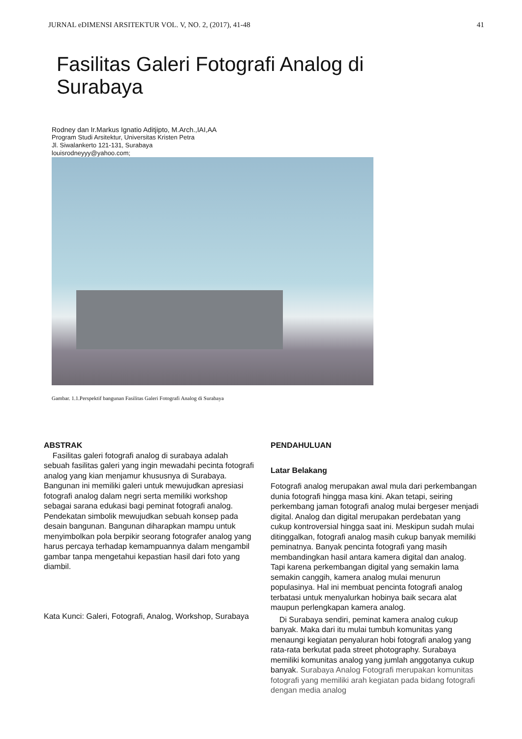JURNAL eDIMENSI ARSITEKTUR VOL. V, NO. 2, (2017), 41-48 41
Fasilitas Galeri Fotografi Analog di Surabaya
Rodney dan Ir.Markus Ignatio Aditjipto, M.Arch.,IAI,AA
Program Studi Arsitektur, Universitas Kristen Petra
Jl. Siwalankerto 121-131, Surabaya
louisrodneyyy@yahoo.com;
Gambar. 1.1.Perspektif bangunan Fasilitas Galeri Fotografi Analog di Surabaya
ABSTRAK
Fasilitas galeri fotografi analog di surabaya adalah sebuah fasilitas galeri yang ingin mewadahi pecinta fotografi analog yang kian menjamur khususnya di Surabaya. Bangunan ini memiliki galeri untuk mewujudkan apresiasi fotografi analog dalam negri serta memiliki workshop sebagai sarana edukasi bagi peminat fotografi analog. Pendekatan simbolik mewujudkan sebuah konsep pada desain bangunan. Bangunan diharapkan mampu untuk menyimbolkan pola berpikir seorang fotografer analog yang harus percaya terhadap kemampuannya dalam mengambil gambar tanpa mengetahui kepastian hasil dari foto yang diambil.
Kata Kunci: Galeri, Fotografi, Analog, Workshop, Surabaya
PENDAHULUAN
Latar Belakang
Fotografi analog merupakan awal mula dari perkembangan dunia fotografi hingga masa kini. Akan tetapi, seiring perkembang jaman fotografi analog mulai bergeser menjadi digital. Analog dan digital merupakan perdebatan yang cukup kontroversial hingga saat ini. Meskipun sudah mulai ditinggalkan, fotografi analog masih cukup banyak memiliki peminatnya. Banyak pencinta fotografi yang masih membandingkan hasil antara kamera digital dan analog. Tapi karena perkembangan digital yang semakin lama semakin canggih, kamera analog mulai menurun populasinya. Hal ini membuat pencinta fotografi analog terbatasi untuk menyalurkan hobinya baik secara alat maupun perlengkapan kamera analog.
Di Surabaya sendiri, peminat kamera analog cukup banyak. Maka dari itu mulai tumbuh komunitas yang menaungi kegiatan penyaluran hobi fotografi analog yang rata-rata berkutat pada street photography. Surabaya memiliki komunitas analog yang jumlah anggotanya cukup banyak. Surabaya Analog Fotografi merupakan komunitas fotografi yang memiliki arah kegiatan pada bidang fotografi dengan media analog